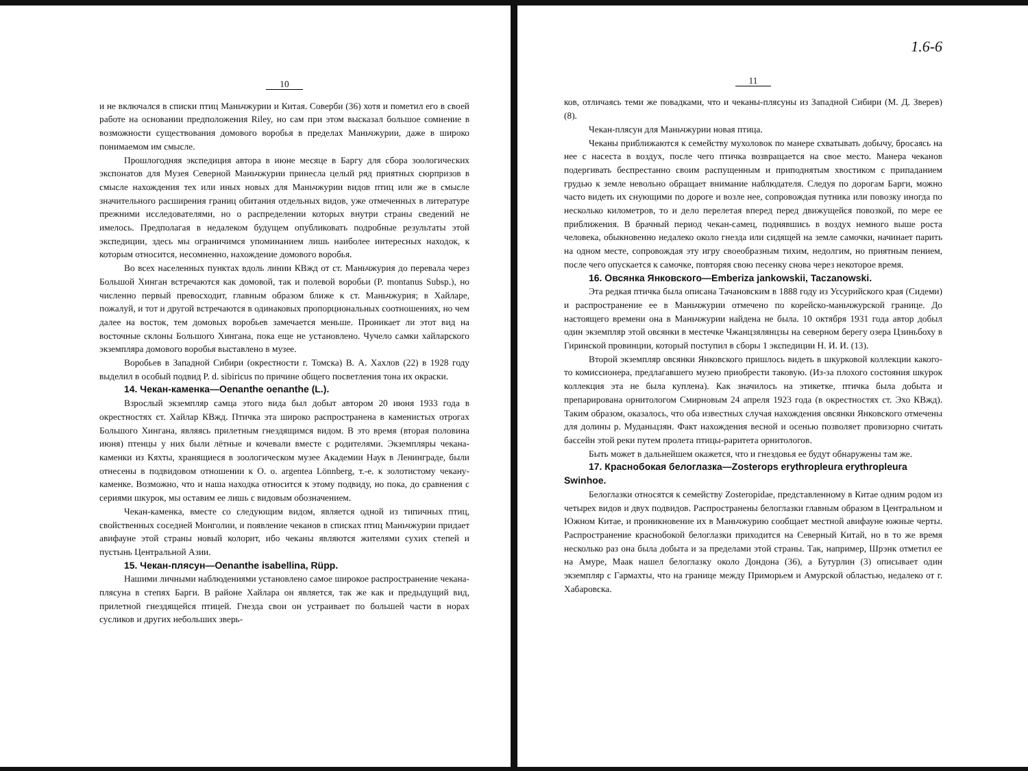10
и не включался в списки птиц Маньчжурии и Китая. Соверби (36) хотя и пометил его в своей работе на основании предположения Riley, но сам при этом высказал большое сомнение в возможности существования домового воробья в пределах Маньчжурии, даже в широко понимаемом им смысле.
Прошлогодняя экспедиция автора в июне месяце в Баргу для сбора зоологических экспонатов для Музея Северной Маньчжурии принесла целый ряд приятных сюрпризов в смысле нахождения тех или иных новых для Маньчжурии видов птиц или же в смысле значительного расширения границ обитания отдельных видов, уже отмеченных в литературе прежними исследователями, но о распределении которых внутри страны сведений не имелось. Предполагая в недалеком будущем опубликовать подробные результаты этой экспедиции, здесь мы ограничимся упоминанием лишь наиболее интересных находок, к которым относится, несомненно, нахождение домового воробья.
Во всех населенных пунктах вдоль линии КВжд от ст. Маньчжурия до перевала через Большой Хинган встречаются как домовой, так и полевой воробьи (P. montanus Subsp.), но численно первый превосходит, главным образом ближе к ст. Маньчжурия; в Хайларе, пожалуй, и тот и другой встречаются в одинаковых пропорциональных соотношениях, но чем далее на восток, тем домовых воробьев замечается меньше. Проникает ли этот вид на восточные склоны Большого Хингана, пока еще не установлено. Чучело самки хайларского экземпляра домового воробья выставлено в музее.
Воробьев в Западной Сибири (окрестности г. Томска) В. А. Хахлов (22) в 1928 году выделил в особый подвид P. d. sibiricus по причине общего посветления тона их окраски.
14. Чекан-каменка—Oenanthe oenanthe (L.).
Взрослый экземпляр самца этого вида был добыт автором 20 июня 1933 года в окрестностях ст. Хайлар КВжд. Птичка эта широко распространена в каменистых отрогах Большого Хингана, являясь прилетным гнездящимся видом. В это время (вторая половина июня) птенцы у них были лётные и кочевали вместе с родителями. Экземпляры чекана-каменки из Кяхты, хранящиеся в зоологическом музее Академии Наук в Ленинграде, были отнесены в подвидовом отношении к O. o. argentea Lönnberg, т.-е. к золотистому чекану-каменке. Возможно, что и наша находка относится к этому подвиду, но пока, до сравнения с сериями шкурок, мы оставим ее лишь с видовым обозначением.
Чекан-каменка, вместе со следующим видом, является одной из типичных птиц, свойственных соседней Монголии, и появление чеканов в списках птиц Маньчжурии придает авифауне этой страны новый колорит, ибо чеканы являются жителями сухих степей и пустынь Центральной Азии.
15. Чекан-плясун—Oenanthe isabellina, Rüpp.
Нашими личными наблюдениями установлено самое широкое распространение чекана-плясуна в степях Барги. В районе Хайлара он является, так же как и предыдущий вид, прилетной гнездящейся птицей. Гнезда свои он устраивает по большей части в норах сусликов и других небольших зверь-
1.6-6
11
ков, отличаясь теми же повадками, что и чеканы-плясуны из Западной Сибири (М. Д. Зверев) (8).
Чекан-плясун для Маньчжурии новая птица.
Чеканы приближаются к семейству мухоловок по манере схватывать добычу, бросаясь на нее с насеста в воздух, после чего птичка возвращается на свое место. Манера чеканов подергивать беспрестанно своим распущенным и приподнятым хвостиком с припаданием грудью к земле невольно обращает внимание наблюдателя. Следуя по дорогам Барги, можно часто видеть их снующими по дороге и возле нее, сопровождая путника или повозку иногда по несколько километров, то и дело перелетая вперед перед движущейся повозкой, по мере ее приближения. В брачный период чекан-самец, поднявшись в воздух немного выше роста человека, обыкновенно недалеко около гнезда или сидящей на земле самочки, начинает парить на одном месте, сопровождая эту игру своеобразным тихим, недолгим, но приятным пением, после чего опускается к самочке, повторяя свою песенку снова через некоторое время.
16. Овсянка Янковского—Emberiza jankowskii, Taczanowski.
Эта редкая птичка была описана Тачановским в 1888 году из Уссурийского края (Сидеми) и распространение ее в Маньчжурии отмечено по корейско-маньчжурской границе. До настоящего времени она в Маньчжурии найдена не была. 10 октября 1931 года автор добыл один экземпляр этой овсянки в местечке Чжанцзялянцзы на северном берегу озера Цзиньбоху в Гиринской провинции, который поступил в сборы 1 экспедиции Н. И. И. (13).
Второй экземпляр овсянки Янковского пришлось видеть в шкурковой коллекции какого-то комиссионера, предлагавшего музею приобрести таковую. (Из-за плохого состояния шкурок коллекция эта не была куплена). Как значилось на этикетке, птичка была добыта и препарирована орнитологом Смирновым 24 апреля 1923 года (в окрестностях ст. Эхо КВжд). Таким образом, оказалось, что оба известных случая нахождения овсянки Янковского отмечены для долины р. Муданьцзян. Факт нахождения весной и осенью позволяет провизорно считать бассейн этой реки путем пролета птицы-раритета орнитологов.
Быть может в дальнейшем окажется, что и гнездовья ее будут обнаружены там же.
17. Краснобокая белоглазка—Zosterops erythropleura erythropleura Swinhoe.
Белоглазки относятся к семейству Zosteropidae, представленному в Китае одним родом из четырех видов и двух подвидов. Распространены белоглазки главным образом в Центральном и Южном Китае, и проникновение их в Маньчжурию сообщает местной авифауне южные черты. Распространение краснобокой белоглазки приходится на Северный Китай, но в то же время несколько раз она была добыта и за пределами этой страны. Так, например, Шрэнк отметил ее на Амуре, Маак нашел белоглазку около Дондона (36), а Бутурлин (3) описывает один экземпляр с Гармахты, что на границе между Приморьем и Амурской областью, недалеко от г. Хабаровска.